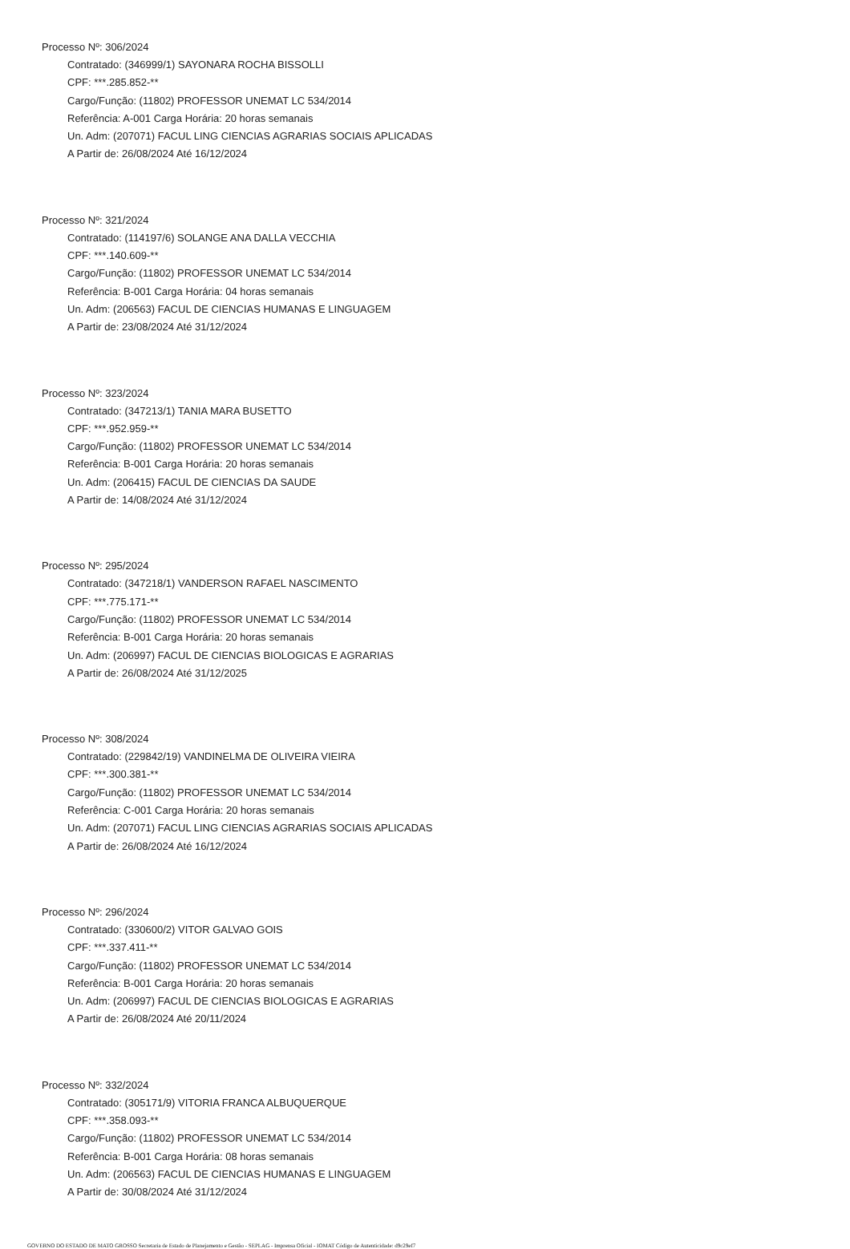Processo Nº: 306/2024
Contratado: (346999/1) SAYONARA ROCHA BISSOLLI
CPF: ***.285.852-**
Cargo/Função: (11802) PROFESSOR UNEMAT LC 534/2014
Referência: A-001 Carga Horária: 20 horas semanais
Un. Adm: (207071) FACUL LING CIENCIAS AGRARIAS SOCIAIS APLICADAS
A Partir de: 26/08/2024 Até 16/12/2024
Processo Nº: 321/2024
Contratado: (114197/6) SOLANGE ANA DALLA VECCHIA
CPF: ***.140.609-**
Cargo/Função: (11802) PROFESSOR UNEMAT LC 534/2014
Referência: B-001 Carga Horária: 04 horas semanais
Un. Adm: (206563) FACUL DE CIENCIAS HUMANAS E LINGUAGEM
A Partir de: 23/08/2024 Até 31/12/2024
Processo Nº: 323/2024
Contratado: (347213/1) TANIA MARA BUSETTO
CPF: ***.952.959-**
Cargo/Função: (11802) PROFESSOR UNEMAT LC 534/2014
Referência: B-001 Carga Horária: 20 horas semanais
Un. Adm: (206415) FACUL DE CIENCIAS DA SAUDE
A Partir de: 14/08/2024 Até 31/12/2024
Processo Nº: 295/2024
Contratado: (347218/1) VANDERSON RAFAEL NASCIMENTO
CPF: ***.775.171-**
Cargo/Função: (11802) PROFESSOR UNEMAT LC 534/2014
Referência: B-001 Carga Horária: 20 horas semanais
Un. Adm: (206997) FACUL DE CIENCIAS BIOLOGICAS E AGRARIAS
A Partir de: 26/08/2024 Até 31/12/2025
Processo Nº: 308/2024
Contratado: (229842/19) VANDINELMA DE OLIVEIRA VIEIRA
CPF: ***.300.381-**
Cargo/Função: (11802) PROFESSOR UNEMAT LC 534/2014
Referência: C-001 Carga Horária: 20 horas semanais
Un. Adm: (207071) FACUL LING CIENCIAS AGRARIAS SOCIAIS APLICADAS
A Partir de: 26/08/2024 Até 16/12/2024
Processo Nº: 296/2024
Contratado: (330600/2) VITOR GALVAO GOIS
CPF: ***.337.411-**
Cargo/Função: (11802) PROFESSOR UNEMAT LC 534/2014
Referência: B-001 Carga Horária: 20 horas semanais
Un. Adm: (206997) FACUL DE CIENCIAS BIOLOGICAS E AGRARIAS
A Partir de: 26/08/2024 Até 20/11/2024
Processo Nº: 332/2024
Contratado: (305171/9) VITORIA FRANCA ALBUQUERQUE
CPF: ***.358.093-**
Cargo/Função: (11802) PROFESSOR UNEMAT LC 534/2014
Referência: B-001 Carga Horária: 08 horas semanais
Un. Adm: (206563) FACUL DE CIENCIAS HUMANAS E LINGUAGEM
A Partir de: 30/08/2024 Até 31/12/2024
GOVERNO DO ESTADO DE MATO GROSSO Secretaria de Estado de Planejamento e Gestão - SEPLAG - Imprensa Oficial - IOMAT Código de Autenticidade: d9c29ef7